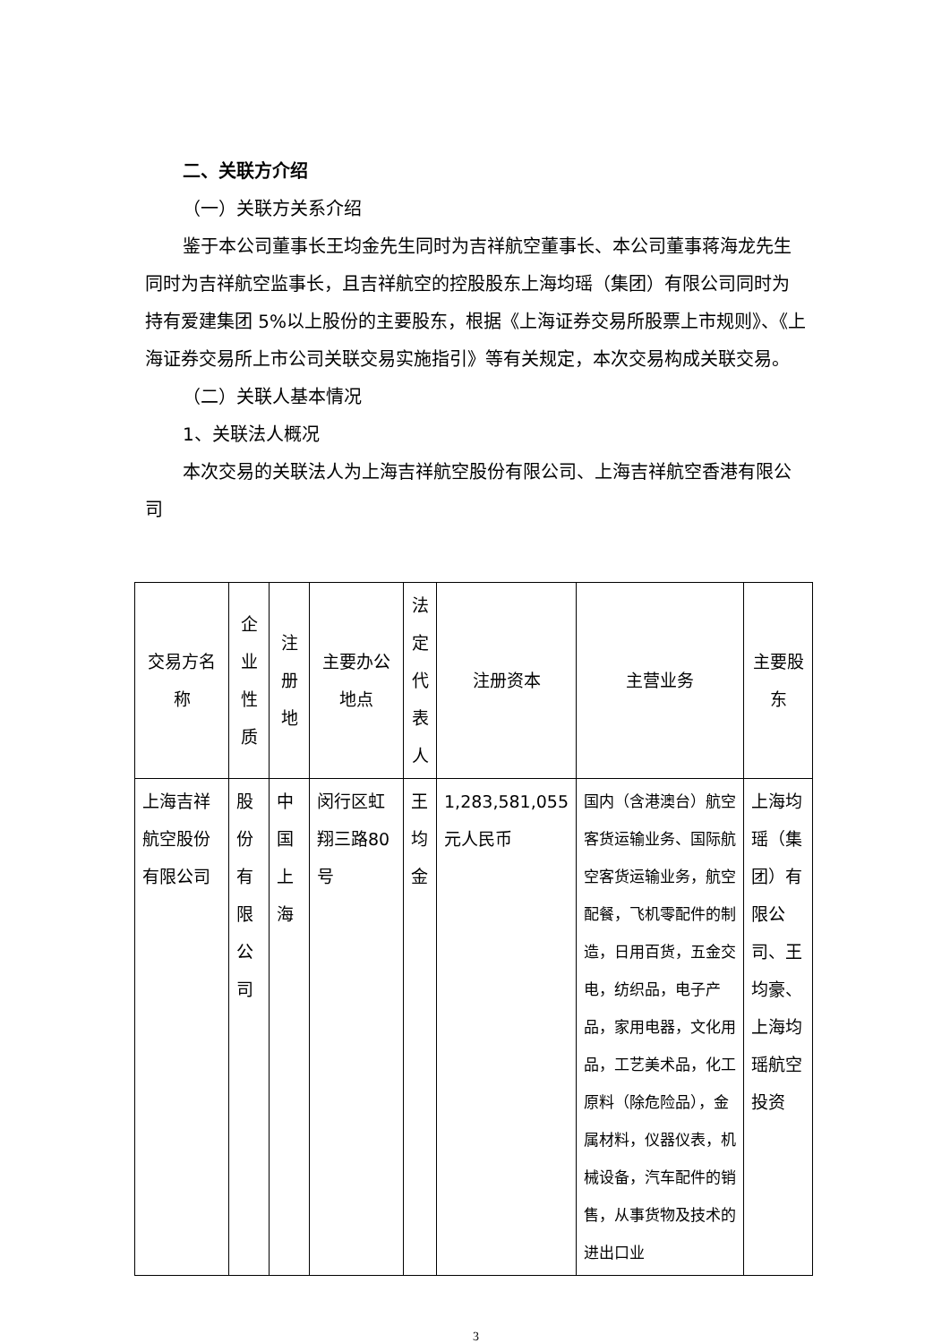二、关联方介绍
（一）关联方关系介绍
鉴于本公司董事长王均金先生同时为吉祥航空董事长、本公司董事蒋海龙先生同时为吉祥航空监事长，且吉祥航空的控股股东上海均瑶（集团）有限公司同时为持有爱建集团 5%以上股份的主要股东，根据《上海证券交易所股票上市规则》、《上海证券交易所上市公司关联交易实施指引》等有关规定，本次交易构成关联交易。
（二）关联人基本情况
1、关联法人概况
本次交易的关联法人为上海吉祥航空股份有限公司、上海吉祥航空香港有限公司
| 交易方名称 | 企业性质 | 注册地 | 主要办公地点 | 法定代表人 | 注册资本 | 主营业务 | 主要股东 |
| --- | --- | --- | --- | --- | --- | --- | --- |
| 上海吉祥航空股份有限公司 | 股份有限公司 | 中国上海 | 闵行区虹翔三路80号 | 王均金 | 1,283,581,055元人民币 | 国内（含港澳台）航空客货运输业务、国际航空客货运输业务，航空配餐，飞机零配件的制造，日用百货，五金交电，纺织品，电子产品，家用电器，文化用品，工艺美术品，化工原料（除危险品），金属材料，仪器仪表，机械设备，汽车配件的销售，从事货物及技术的进出口业 | 上海均瑶（集团）有限公司、王均豪、上海均瑶航空投资 |
3